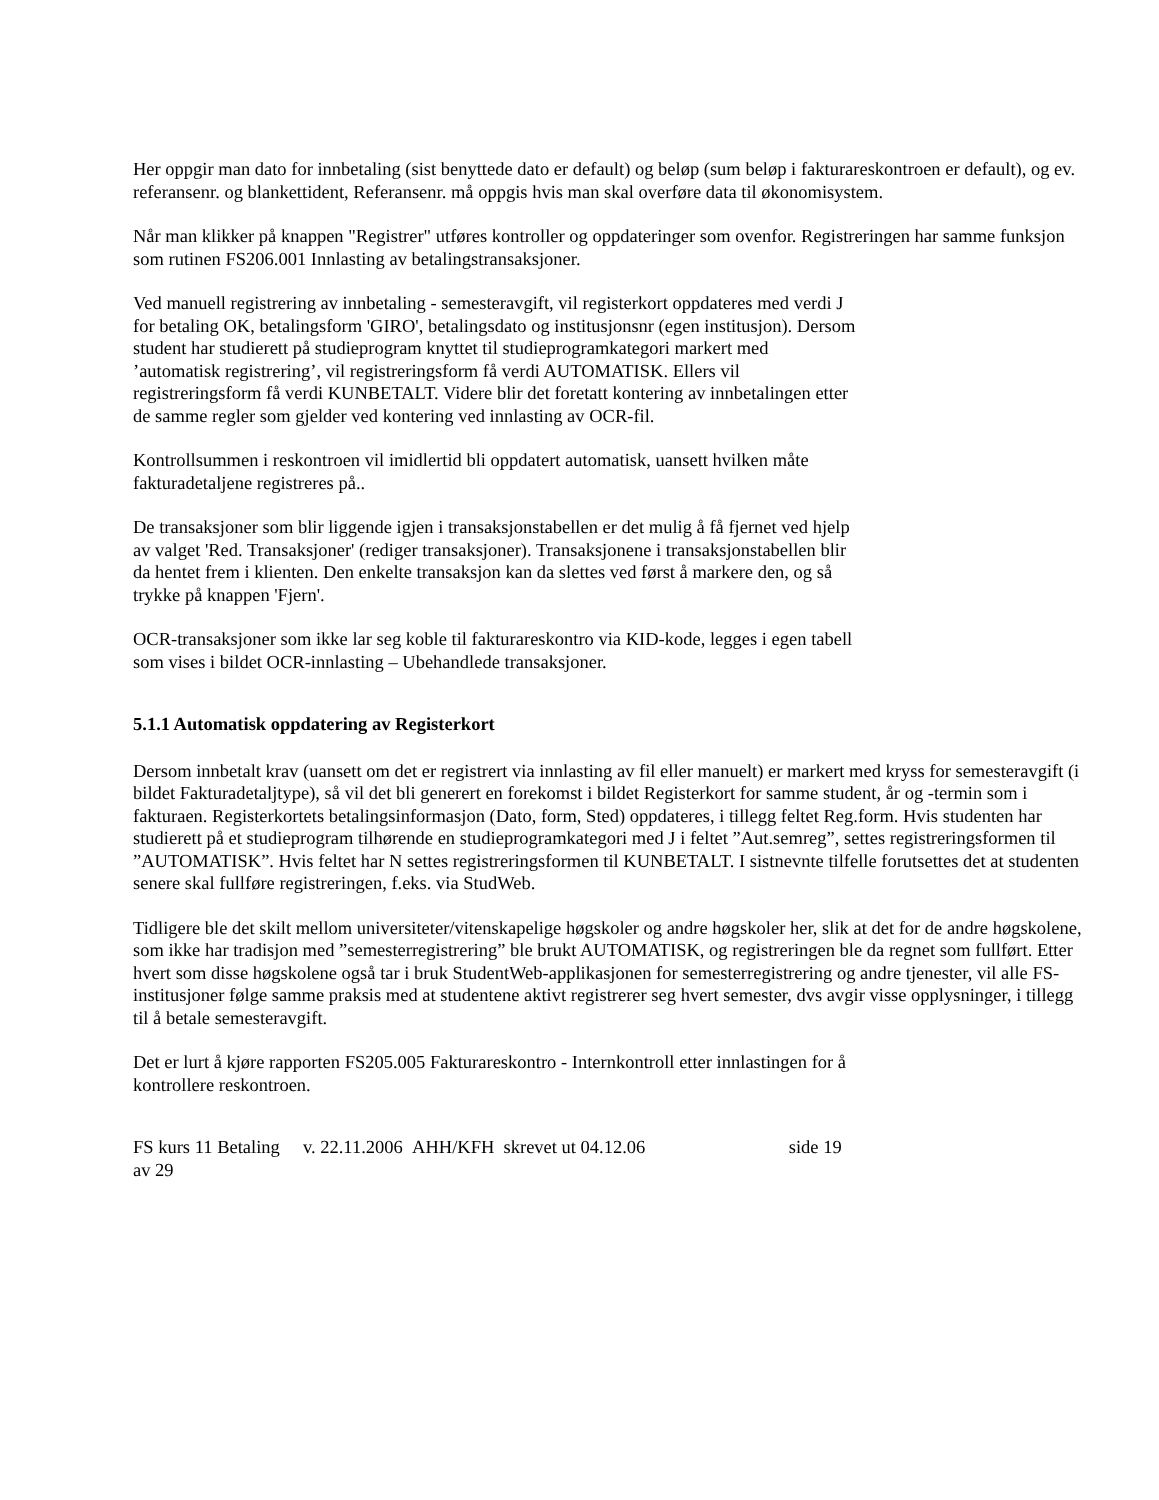Her oppgir man dato for innbetaling (sist benyttede dato er default) og beløp (sum beløp i fakturareskontroen er default), og ev. referansenr. og blankettident, Referansenr. må oppgis hvis man skal overføre data til økonomisystem.
Når man klikker på knappen "Registrer" utføres kontroller og oppdateringer som ovenfor. Registreringen har samme funksjon som rutinen FS206.001 Innlasting av betalingstransaksjoner.
Ved manuell registrering av innbetaling - semesteravgift, vil registerkort oppdateres med verdi J
for betaling OK, betalingsform 'GIRO', betalingsdato og institusjonsnr (egen institusjon). Dersom
student har studierett på studieprogram knyttet til studieprogramkategori markert med
’automatisk registrering’, vil registreringsform få verdi AUTOMATISK. Ellers vil
registreringsform få verdi KUNBETALT. Videre blir det foretatt kontering av innbetalingen etter
de samme regler som gjelder ved kontering ved innlasting av OCR-fil.
Kontrollsummen i reskontroen vil imidlertid bli oppdatert automatisk, uansett hvilken måte
fakturadetaljene registreres på..
De transaksjoner som blir liggende igjen i transaksjonstabellen er det mulig å få fjernet ved hjelp
av valget 'Red. Transaksjoner' (rediger transaksjoner). Transaksjonene i transaksjonstabellen blir
da hentet frem i klienten. Den enkelte transaksjon kan da slettes ved først å markere den, og så
trykke på knappen 'Fjern'.
OCR-transaksjoner som ikke lar seg koble til fakturareskontro via KID-kode, legges i egen tabell
som vises i bildet OCR-innlasting – Ubehandlede transaksjoner.
5.1.1 Automatisk oppdatering av Registerkort
Dersom innbetalt krav (uansett om det er registrert via innlasting av fil eller manuelt) er markert med kryss for semesteravgift (i bildet Fakturadetaljtype), så vil det bli generert en forekomst i bildet Registerkort for samme student, år og -termin som i fakturaen. Registerkortets betalingsinformasjon (Dato, form, Sted) oppdateres, i tillegg feltet Reg.form. Hvis studenten har studierett på et studieprogram tilhørende en studieprogramkategori med J i feltet ”Aut.semreg”, settes registreringsformen til ”AUTOMATISK”. Hvis feltet har N settes registreringsformen til KUNBETALT. I sistnevnte tilfelle forutsettes det at studenten senere skal fullføre registreringen, f.eks. via StudWeb.
Tidligere ble det skilt mellom universiteter/vitenskapelige høgskoler og andre høgskoler her, slik at det for de andre høgskolene, som ikke har tradisjon med ”semesterregistrering” ble brukt AUTOMATISK, og registreringen ble da regnet som fullført. Etter hvert som disse høgskolene også tar i bruk StudentWeb-applikasjonen for semesterregistrering og andre tjenester, vil alle FS-institusjoner følge samme praksis med at studentene aktivt registrerer seg hvert semester, dvs avgir visse opplysninger, i tillegg til å betale semesteravgift.
Det er lurt å kjøre rapporten FS205.005 Fakturareskontro - Internkontroll etter innlastingen for å
kontrollere reskontroen.
FS kurs 11 Betaling v. 22.11.2006 AHH/KFH skrevet ut 04.12.06 side 19
av 29